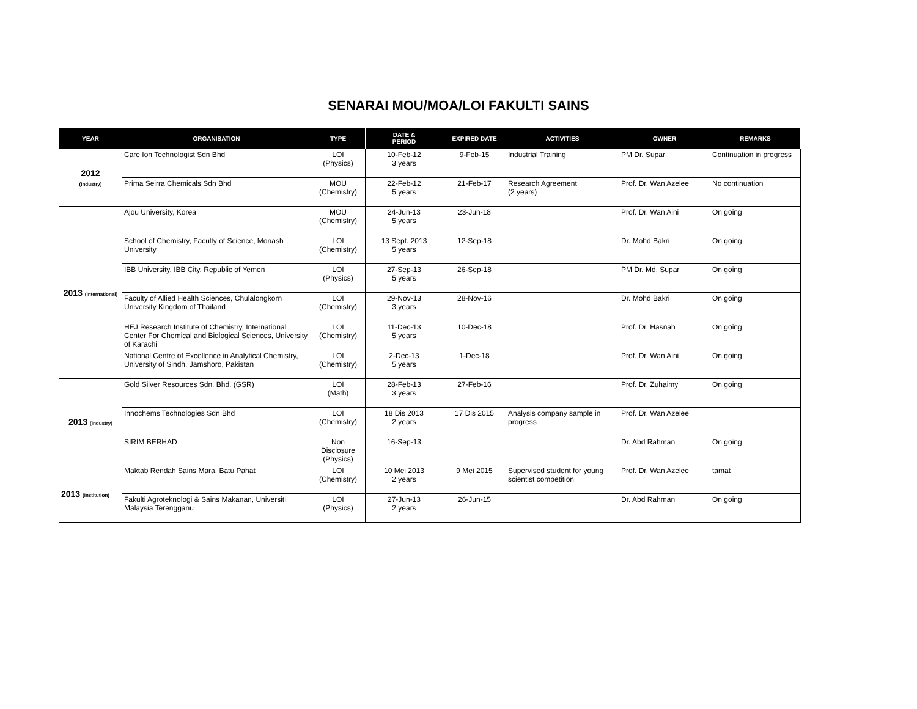SENARAI MOU/MOA/LOI FAKULTI SAINS
| YEAR | ORGANISATION | TYPE | DATE & PERIOD | EXPIRED DATE | ACTIVITIES | OWNER | REMARKS |
| --- | --- | --- | --- | --- | --- | --- | --- |
| 2012 (Industry) | Care Ion Technologist Sdn Bhd | LOI (Physics) | 10-Feb-12 3 years | 9-Feb-15 | Industrial Training | PM Dr. Supar | Continuation in progress |
| | Prima Seirra Chemicals Sdn Bhd | MOU (Chemistry) | 22-Feb-12 5 years | 21-Feb-17 | Research Agreement (2 years) | Prof. Dr. Wan Azelee | No continuation |
| 2013 (International) | Ajou University, Korea | MOU (Chemistry) | 24-Jun-13 5 years | 23-Jun-18 | | Prof. Dr. Wan Aini | On going |
| | School of Chemistry, Faculty of Science, Monash University | LOI (Chemistry) | 13 Sept. 2013 5 years | 12-Sep-18 | | Dr. Mohd Bakri | On going |
| | IBB University, IBB City, Republic of Yemen | LOI (Physics) | 27-Sep-13 5 years | 26-Sep-18 | | PM Dr. Md. Supar | On going |
| | Faculty of Allied Health Sciences, Chulalongkorn University Kingdom of Thailand | LOI (Chemistry) | 29-Nov-13 3 years | 28-Nov-16 | | Dr. Mohd Bakri | On going |
| | HEJ Research Institute of Chemistry, International Center For Chemical and Biological Sciences, University of Karachi | LOI (Chemistry) | 11-Dec-13 5 years | 10-Dec-18 | | Prof. Dr. Hasnah | On going |
| | National Centre of Excellence in Analytical Chemistry, University of Sindh, Jamshoro, Pakistan | LOI (Chemistry) | 2-Dec-13 5 years | 1-Dec-18 | | Prof. Dr. Wan Aini | On going |
| 2013 (Industry) | Gold Silver Resources Sdn. Bhd. (GSR) | LOI (Math) | 28-Feb-13 3 years | 27-Feb-16 | | Prof. Dr. Zuhaimy | On going |
| | Innochems Technologies Sdn Bhd | LOI (Chemistry) | 18 Dis 2013 2 years | 17 Dis 2015 | Analysis company sample in progress | Prof. Dr. Wan Azelee | |
| | SIRIM BERHAD | Non Disclosure (Physics) | 16-Sep-13 | | | Dr. Abd Rahman | On going |
| 2013 (Institution) | Maktab Rendah Sains Mara, Batu Pahat | LOI (Chemistry) | 10 Mei 2013 2 years | 9 Mei 2015 | Supervised student for young scientist competition | Prof. Dr. Wan Azelee | tamat |
| | Fakulti Agroteknologi & Sains Makanan, Universiti Malaysia Terengganu | LOI (Physics) | 27-Jun-13 2 years | 26-Jun-15 | | Dr. Abd Rahman | On going |